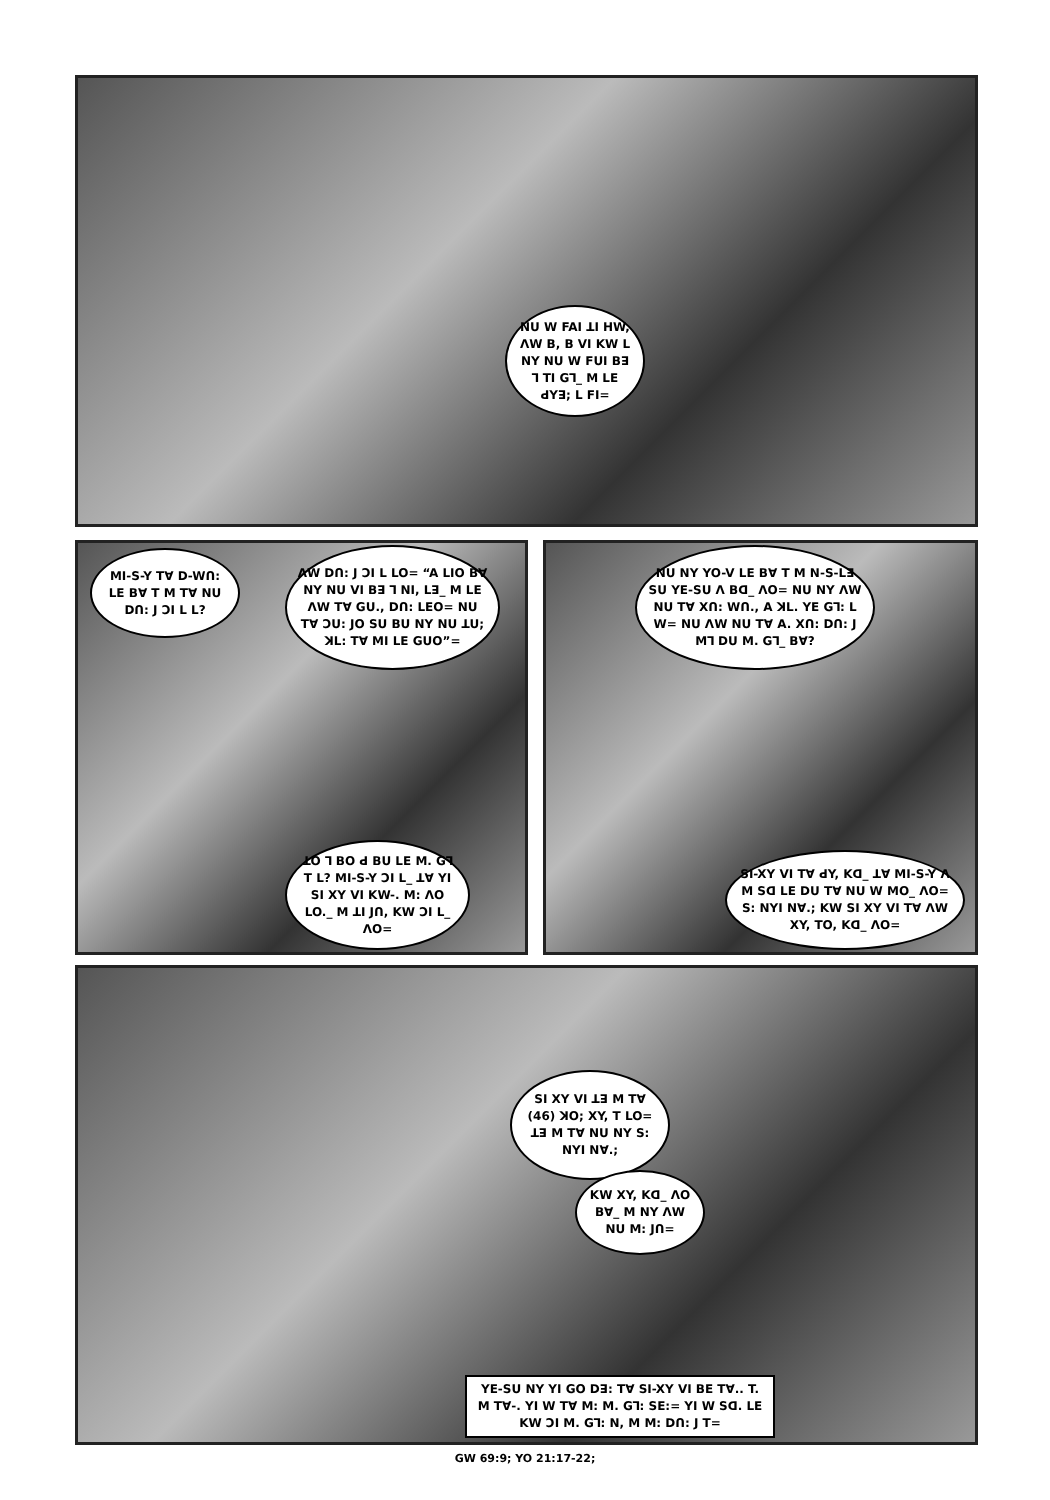NU W FAI ꓕI HW, ꓥW B, B VI KW L NY NU W FUI Bꓱ ꓶ TI Gꓶ_ M LE ꓒYꓱ; L FI=
MI-S-Y Tꓯ D-Wꓵ: LE Bꓯ T M Tꓯ NU Dꓵ: J ꓛI L L?
ꓥW Dꓵ: J ꓛI L LO= “A LIO Bꓯ NY NU VI Bꓱ ꓶ NI, Lꓱ_ M LE ꓥW Tꓯ GU., Dꓵ: LEO= NU Tꓯ ꓛU: JO SU BU NY NU ꓕU; ꓘL: Tꓯ MI LE GUO”=
ꓕO ꓶ BO ꓒ BU LE M. Gꓶ T L? MI-S-Y ꓛI L_ ꓕꓯ YI SI XY VI KW-. M: ꓥO LO._ M ꓕI Jꓵ, KW ꓛI L_ ꓥO=
NU NY YO-V LE Bꓯ T M N-S-Lꓱ SU YE-SU ꓥ Bꓷ_ ꓥO= NU NY ꓥW NU Tꓯ Xꓵ: Wꓵ., A ꓘL. YE Gꓶ: L W= NU ꓥW NU Tꓯ A. Xꓵ: Dꓵ: J Mꓶ DU M. Gꓶ_ Bꓯ?
SI-XY VI Tꓯ ꓒY, Kꓷ_ ꓕꓯ MI-S-Y ꓥ M Sꓷ LE DU Tꓯ NU W MO_ ꓥO= S: NYI Nꓯ.; KW SI XY VI Tꓯ ꓥW XY, TO, Kꓷ_ ꓥO=
SI XY VI ꓕꓱ M Tꓯ (46) ꓘO; XY, T LO= ꓕꓱ M Tꓯ NU NY S: NYI Nꓯ.;
KW XY, Kꓷ_ ꓥO Bꓯ_ M NY ꓥW NU M: Jꓵ=
YE-SU NY YI GO Dꓱ: Tꓯ SI-XY VI BE Tꓯ.. T. M Tꓯ-. YI W Tꓯ M: M. Gꓶ: SE:= YI W Sꓷ. LE KW ꓛI M. Gꓶ: N, M M: Dꓵ: J T=
GW 69:9; YO 21:17-22;